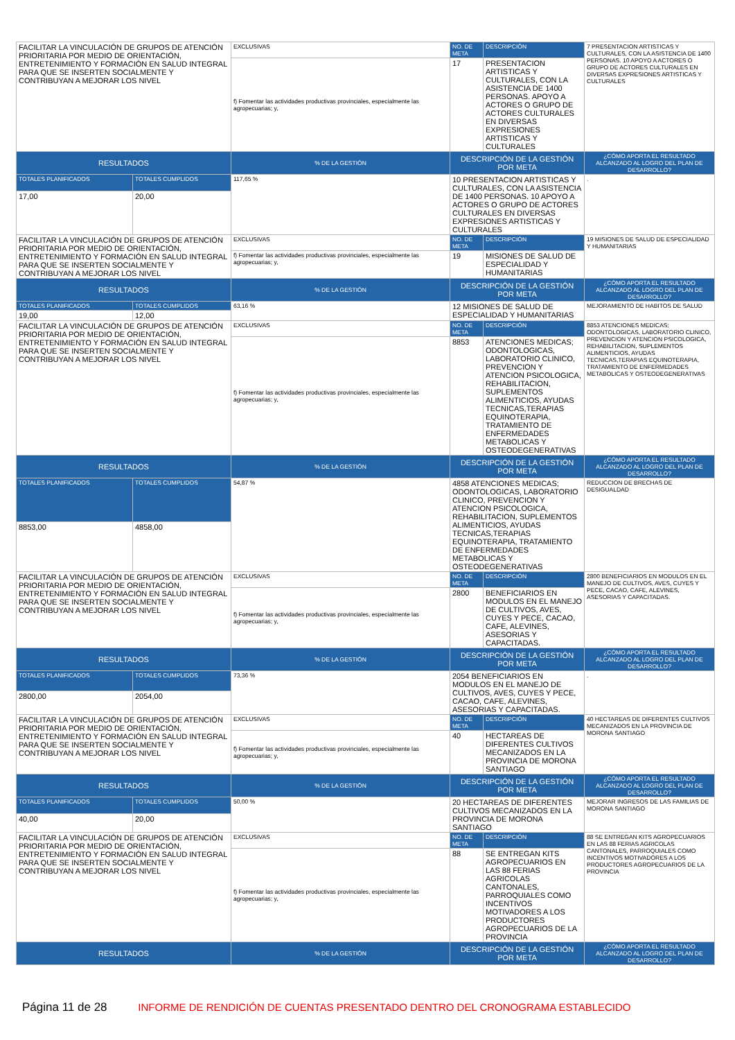| FACILITAR LA VINCULACIÓN DE GRUPOS DE ATENCIÓN PRIORITARIA POR MEDIO DE ORIENTACIÓN, ENTRETENIMIENTO Y FORMACIÓN EN SALUD INTEGRAL PARA QUE SE INSERTEN SOCIALMENTE Y CONTRIBUYAN A MEJORAR LOS NIVEL | | EXCLUSIVAS | NO. DE META | DESCRIPCIÓN | 7 PRESENTACION ARTISTICAS Y CULTURALES, CON LA ASISTENCIA DE 1400 PERSONAS. 10 APOYO A ACTORES O GRUPO DE ACTORES CULTURALES EN DIVERSAS EXPRESIONES ARTISTICAS Y CULTURALES |
| | | f) Fomentar las actividades productivas provinciales, especialmente las agropecuarias; y, | 17 | PRESENTACION ARTISTICAS Y CULTURALES, CON LA ASISTENCIA DE 1400 PERSONAS. APOYO A ACTORES O GRUPO DE ACTORES CULTURALES EN DIVERSAS EXPRESIONES ARTISTICAS Y CULTURALES | |
| RESULTADOS | | % DE LA GESTIÓN | DESCRIPCIÓN DE LA GESTIÓN POR META | | ¿CÓMO APORTA EL RESULTADO ALCANZADO AL LOGRO DEL PLAN DE DESARROLLO? |
| TOTALES PLANIFICADOS | TOTALES CUMPLIDOS | 117,65 % | 10 PRESENTACION ARTISTICAS Y CULTURALES, CON LA ASISTENCIA DE 1400 PERSONAS. 10 APOYO A ACTORES O GRUPO DE ACTORES CULTURALES EN DIVERSAS EXPRESIONES ARTISTICAS Y CULTURALES | | . |
| 17,00 | 20,00 | | | | |
| FACILITAR LA VINCULACIÓN DE GRUPOS DE ATENCIÓN PRIORITARIA POR MEDIO DE ORIENTACIÓN, ENTRETENIMIENTO Y FORMACIÓN EN SALUD INTEGRAL PARA QUE SE INSERTEN SOCIALMENTE Y CONTRIBUYAN A MEJORAR LOS NIVEL | | EXCLUSIVAS | NO. DE META | DESCRIPCIÓN | 19 MISIONES DE SALUD DE ESPECIALIDAD Y HUMANITARIAS |
| | | f) Fomentar las actividades productivas provinciales, especialmente las agropecuarias; y, | 19 | MISIONES DE SALUD DE ESPECIALIDAD Y HUMANITARIAS | |
| RESULTADOS | | % DE LA GESTIÓN | DESCRIPCIÓN DE LA GESTIÓN POR META | | ¿CÓMO APORTA EL RESULTADO ALCANZADO AL LOGRO DEL PLAN DE DESARROLLO? |
| TOTALES PLANIFICADOS | TOTALES CUMPLIDOS | 63,16 % | 12 MISIONES DE SALUD DE ESPECIALIDAD Y HUMANITARIAS | | MEJORAMIENTO DE HABITOS DE SALUD |
| 19,00 | 12,00 | | | | |
| FACILITAR LA VINCULACIÓN DE GRUPOS DE ATENCIÓN PRIORITARIA POR MEDIO DE ORIENTACIÓN, ENTRETENIMIENTO Y FORMACIÓN EN SALUD INTEGRAL PARA QUE SE INSERTEN SOCIALMENTE Y CONTRIBUYAN A MEJORAR LOS NIVEL | | EXCLUSIVAS | NO. DE META | DESCRIPCIÓN | 8853 ATENCIONES MEDICAS; ODONTOLOGICAS, LABORATORIO CLINICO, PREVENCION Y ATENCION PSICOLOGICA, REHABILITACION, SUPLEMENTOS ALIMENTICIOS, AYUDAS TECNICAS,TERAPIAS EQUINOTERAPIA, TRATAMIENTO DE ENFERMEDADES METABOLICAS Y OSTEODEGENERATIVAS |
| | | f) Fomentar las actividades productivas provinciales, especialmente las agropecuarias; y, | 8853 | ATENCIONES MEDICAS; ODONTOLOGICAS, LABORATORIO CLINICO, PREVENCION Y ATENCION PSICOLOGICA, REHABILITACION, SUPLEMENTOS ALIMENTICIOS, AYUDAS TECNICAS,TERAPIAS EQUINOTERAPIA, TRATAMIENTO DE ENFERMEDADES METABOLICAS Y OSTEODEGENERATIVAS | |
| RESULTADOS | | % DE LA GESTIÓN | DESCRIPCIÓN DE LA GESTIÓN POR META | | ¿CÓMO APORTA EL RESULTADO ALCANZADO AL LOGRO DEL PLAN DE DESARROLLO? |
| TOTALES PLANIFICADOS | TOTALES CUMPLIDOS | 54,87 % | 4858 ATENCIONES MEDICAS; ODONTOLOGICAS, LABORATORIO CLINICO, PREVENCION Y ATENCION PSICOLOGICA, REHABILITACION, SUPLEMENTOS ALIMENTICIOS, AYUDAS TECNICAS,TERAPIAS EQUINOTERAPIA, TRATAMIENTO DE ENFERMEDADES METABOLICAS Y OSTEODEGENERATIVAS | | REDUCCION DE BRECHAS DE DESIGUALDAD |
| 8853,00 | 4858,00 | | | | |
| FACILITAR LA VINCULACIÓN DE GRUPOS DE ATENCIÓN PRIORITARIA POR MEDIO DE ORIENTACIÓN, ENTRETENIMIENTO Y FORMACIÓN EN SALUD INTEGRAL PARA QUE SE INSERTEN SOCIALMENTE Y CONTRIBUYAN A MEJORAR LOS NIVEL | | EXCLUSIVAS | NO. DE META | DESCRIPCIÓN | 2800 BENEFICIARIOS EN MODULOS EN EL MANEJO DE CULTIVOS, AVES, CUYES Y PECE, CACAO, CAFE, ALEVINES, ASESORIAS Y CAPACITADAS. |
| | | f) Fomentar las actividades productivas provinciales, especialmente las agropecuarias; y, | 2800 | BENEFICIARIOS EN MODULOS EN EL MANEJO DE CULTIVOS, AVES, CUYES Y PECE, CACAO, CAFE, ALEVINES, ASESORIAS Y CAPACITADAS. | |
| RESULTADOS | | % DE LA GESTIÓN | DESCRIPCIÓN DE LA GESTIÓN POR META | | ¿CÓMO APORTA EL RESULTADO ALCANZADO AL LOGRO DEL PLAN DE DESARROLLO? |
| TOTALES PLANIFICADOS | TOTALES CUMPLIDOS | 73,36 % | 2054 BENEFICIARIOS EN MODULOS EN EL MANEJO DE CULTIVOS, AVES, CUYES Y PECE, CACAO, CAFE, ALEVINES, ASESORIAS Y CAPACITADAS. | | . |
| 2800,00 | 2054,00 | | | | |
| FACILITAR LA VINCULACIÓN DE GRUPOS DE ATENCIÓN PRIORITARIA POR MEDIO DE ORIENTACIÓN, ENTRETENIMIENTO Y FORMACIÓN EN SALUD INTEGRAL PARA QUE SE INSERTEN SOCIALMENTE Y CONTRIBUYAN A MEJORAR LOS NIVEL | | EXCLUSIVAS | NO. DE META | DESCRIPCIÓN | 40 HECTAREAS DE DIFERENTES CULTIVOS MECANIZADOS EN LA PROVINCIA DE MORONA SANTIAGO |
| | | f) Fomentar las actividades productivas provinciales, especialmente las agropecuarias; y, | 40 | HECTAREAS DE DIFERENTES CULTIVOS MECANIZADOS EN LA PROVINCIA DE MORONA SANTIAGO | |
| RESULTADOS | | % DE LA GESTIÓN | DESCRIPCIÓN DE LA GESTIÓN POR META | | ¿CÓMO APORTA EL RESULTADO ALCANZADO AL LOGRO DEL PLAN DE DESARROLLO? |
| TOTALES PLANIFICADOS | TOTALES CUMPLIDOS | 50,00 % | 20 HECTAREAS DE DIFERENTES CULTIVOS MECANIZADOS EN LA PROVINCIA DE MORONA SANTIAGO | | MEJORAR INGRESOS DE LAS FAMILIAS DE MORONA SANTIAGO |
| 40,00 | 20,00 | | | | |
| FACILITAR LA VINCULACIÓN DE GRUPOS DE ATENCIÓN PRIORITARIA POR MEDIO DE ORIENTACIÓN, ENTRETENIMIENTO Y FORMACIÓN EN SALUD INTEGRAL PARA QUE SE INSERTEN SOCIALMENTE Y CONTRIBUYAN A MEJORAR LOS NIVEL | | EXCLUSIVAS | NO. DE META | DESCRIPCIÓN | 88 SE ENTREGAN KITS AGROPECUARIOS EN LAS 88 FERIAS AGRICOLAS CANTONALES, PARROQUIALES COMO INCENTIVOS MOTIVADORES A LOS PRODUCTORES AGROPECUARIOS DE LA PROVINCIA |
| | | f) Fomentar las actividades productivas provinciales, especialmente las agropecuarias; y, | 88 | SE ENTREGAN KITS AGROPECUARIOS EN LAS 88 FERIAS AGRICOLAS CANTONALES, PARROQUIALES COMO INCENTIVOS MOTIVADORES A LOS PRODUCTORES AGROPECUARIOS DE LA PROVINCIA | |
| RESULTADOS | | % DE LA GESTIÓN | DESCRIPCIÓN DE LA GESTIÓN POR META | | ¿CÓMO APORTA EL RESULTADO ALCANZADO AL LOGRO DEL PLAN DE DESARROLLO? |
Página 11 de 28 INFORME DE RENDICIÓN DE CUENTAS PRESENTADO DENTRO DEL CRONOGRAMA ESTABLECIDO